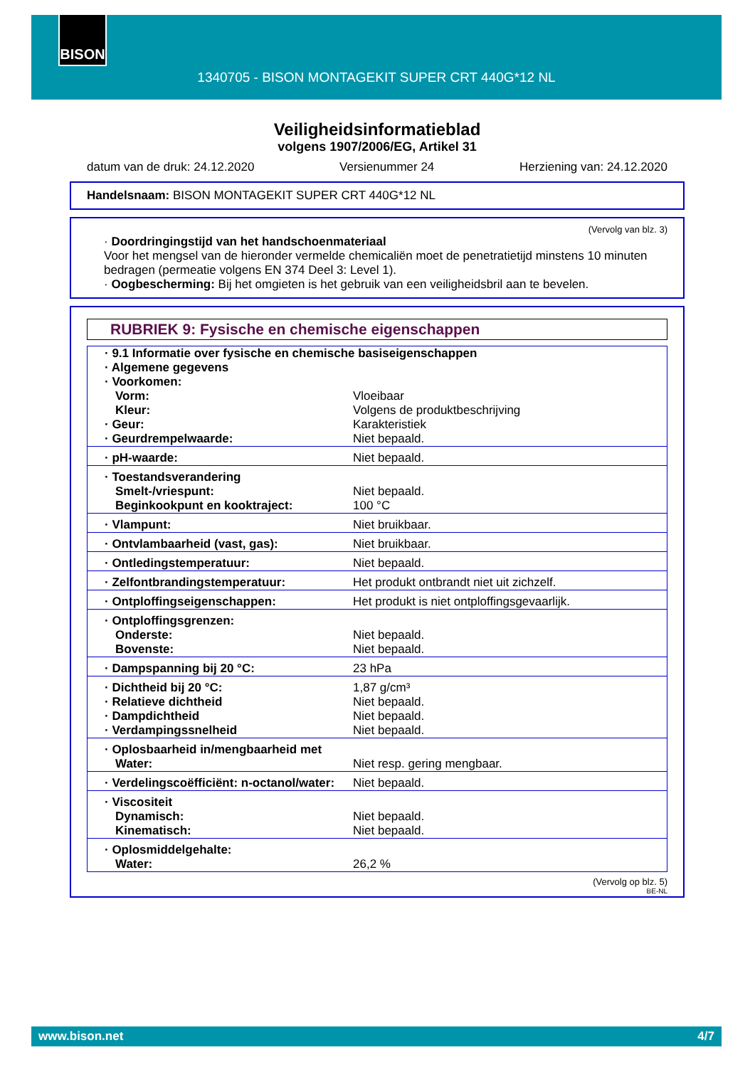BISON
1340705 - BISON MONTAGEKIT SUPER CRT 440G*12 NL
Veiligheidsinformatieblad
volgens 1907/2006/EG, Artikel 31
datum van de druk: 24.12.2020 Versienummer 24 Herziening van: 24.12.2020
Handelsnaam: BISON MONTAGEKIT SUPER CRT 440G*12 NL
(Vervolg van blz. 3)
· Doordringingstijd van het handschoenmateriaal
Voor het mengsel van de hieronder vermelde chemicaliën moet de penetratietijd minstens 10 minuten bedragen (permeatie volgens EN 374 Deel 3: Level 1).
· Oogbescherming: Bij het omgieten is het gebruik van een veiligheidsbril aan te bevelen.
RUBRIEK 9: Fysische en chemische eigenschappen
| · 9.1 Informatie over fysische en chemische basiseigenschappen | |
| · Algemene gegevens | |
| · Voorkomen: | |
| Vorm: | Vloeibaar |
| Kleur: | Volgens de produktbeschrijving |
| · Geur: | Karakteristiek |
| · Geurdrempelwaarde: | Niet bepaald. |
| · pH-waarde: | Niet bepaald. |
| · Toestandsverandering | |
| Smelt-/vriespunt: | Niet bepaald. |
| Beginkookpunt en kooktraject: | 100 °C |
| · Vlampunt: | Niet bruikbaar. |
| · Ontvlambaarheid (vast, gas): | Niet bruikbaar. |
| · Ontledingstemperatuur: | Niet bepaald. |
| · Zelfontbrandingstemperatuur: | Het produkt ontbrandt niet uit zichzelf. |
| · Ontploffingseigenschappen: | Het produkt is niet ontploffingsgevaarlijk. |
| · Ontploffingsgrenzen: | |
| Onderste: | Niet bepaald. |
| Bovenste: | Niet bepaald. |
| · Dampspanning bij 20 °C: | 23 hPa |
| · Dichtheid bij 20 °C: | 1,87 g/cm³ |
| · Relatieve dichtheid | Niet bepaald. |
| · Dampdichtheid | Niet bepaald. |
| · Verdampingssnelheid | Niet bepaald. |
| · Oplosbaarheid in/mengbaarheid met | |
| Water: | Niet resp. gering mengbaar. |
| · Verdelingscoëfficiënt: n-octanol/water: | Niet bepaald. |
| · Viscositeit | |
| Dynamisch: | Niet bepaald. |
| Kinematisch: | Niet bepaald. |
| · Oplosmiddelgehalte: | |
| Water: | 26,2 % |
(Vervolg op blz. 5)
BE-NL
www.bison.net 4/7